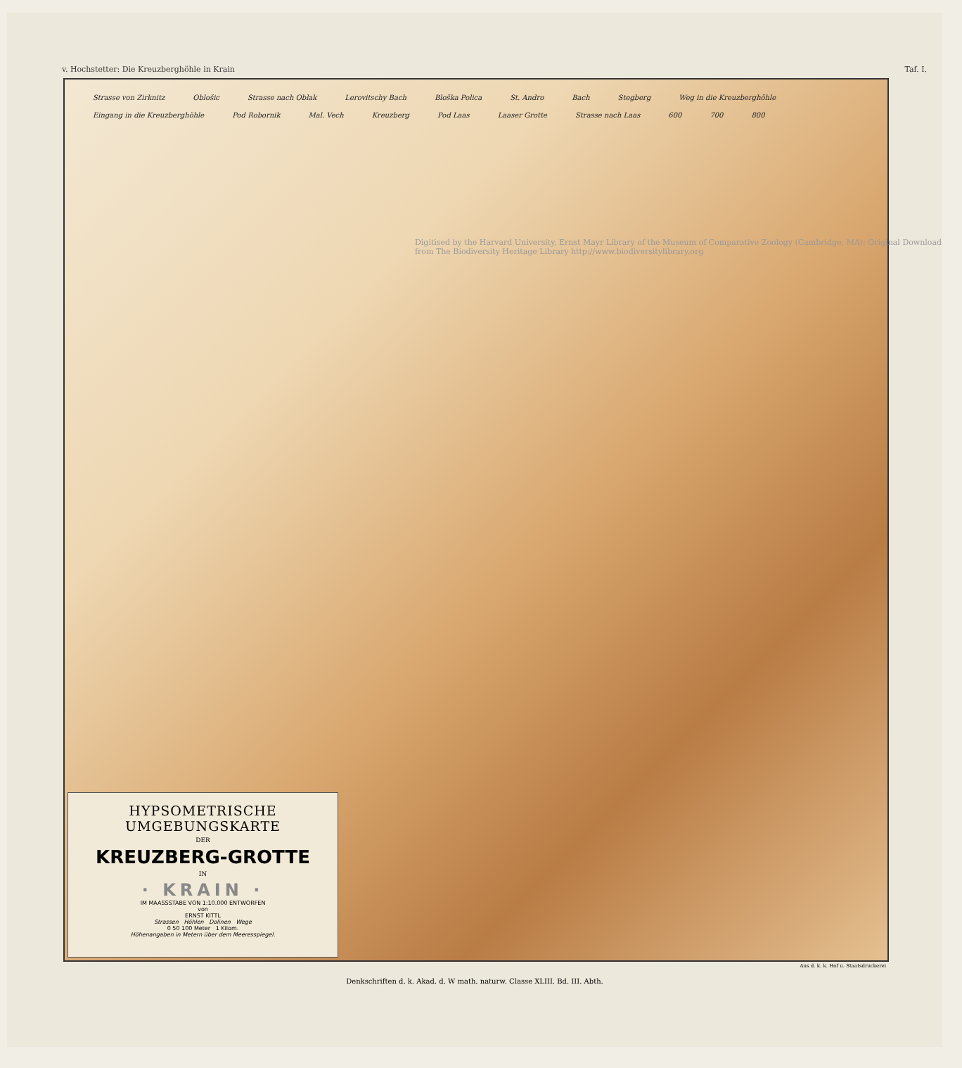v. Hochstetter: Die Kreuzberghöhle in Krain Taf. I.
Strasse von Zirknitz Oblošic Strasse nach Oblak Lerovitschy Bach Bloška Polica St. Andro Bach Stegberg Weg in die Kreuzberghöhle Eingang in die Kreuzberghöhle Pod Robornik Mal. Vech Kreuzberg Pod Laas Laaser Grotte Strasse nach Laas 600 700 800
HYPSOMETRISCHE UMGEBUNGSKARTE
DER
KREUZBERG-GROTTE
IN
· KRAIN ·
IM MAASSSTABE VON 1:10.000 ENTWORFEN
von
ERNST KITTL
Strassen Höhlen Dolinen Wege
0 50 100 Meter 1 Kilom.
Höhenangaben in Metern über dem Meeresspiegel.
Aus d. k. k. Hof u. Staatsdruckerei
Denkschriften d. k. Akad. d. W math. naturw. Classe XLIII. Bd. III. Abth.
Digitised by the Harvard University, Ernst Mayr Library of the Museum of Comparative Zoology (Cambridge, MA); Original Download from The Biodiversity Heritage Library http://www.biodiversitylibrary.org